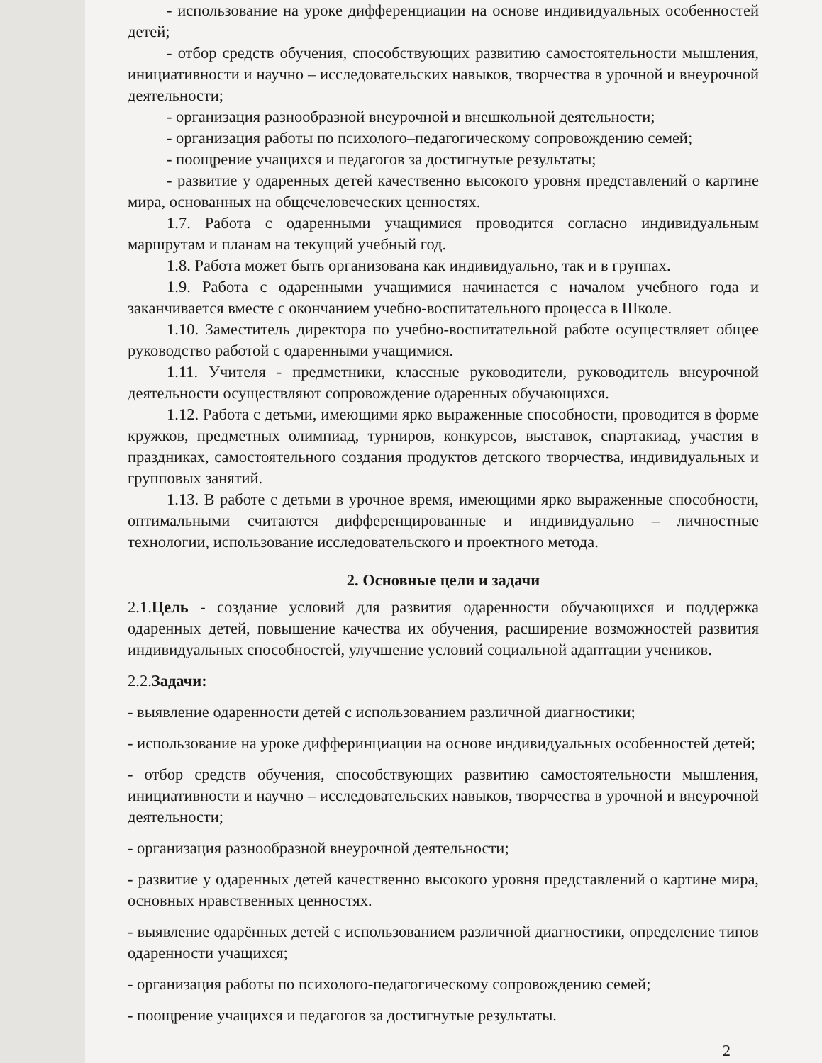- использование на уроке дифференциации на основе индивидуальных особенностей детей;
- отбор средств обучения, способствующих развитию самостоятельности мышления, инициативности и научно – исследовательских навыков, творчества в урочной и внеурочной деятельности;
- организация разнообразной внеурочной и внешкольной деятельности;
- организация работы по психолого–педагогическому сопровождению семей;
- поощрение учащихся и педагогов за достигнутые результаты;
- развитие у одаренных детей качественно высокого уровня представлений о картине мира, основанных на общечеловеческих ценностях.
1.7. Работа с одаренными учащимися проводится согласно индивидуальным маршрутам и планам на текущий учебный год.
1.8. Работа может быть организована как индивидуально, так и в группах.
1.9. Работа с одаренными учащимися начинается с началом учебного года и заканчивается вместе с окончанием учебно-воспитательного процесса в Школе.
1.10. Заместитель директора по учебно-воспитательной работе осуществляет общее руководство работой с одаренными учащимися.
1.11. Учителя - предметники, классные руководители, руководитель внеурочной деятельности осуществляют сопровождение одаренных обучающихся.
1.12. Работа с детьми, имеющими ярко выраженные способности, проводится в форме кружков, предметных олимпиад, турниров, конкурсов, выставок, спартакиад, участия в праздниках, самостоятельного создания продуктов детского творчества, индивидуальных и групповых занятий.
1.13. В работе с детьми в урочное время, имеющими ярко выраженные способности, оптимальными считаются дифференцированные и индивидуально – личностные технологии, использование исследовательского и проектного метода.
2. Основные цели и задачи
2.1.Цель - создание условий для развития одаренности обучающихся и поддержка одаренных детей, повышение качества их обучения, расширение возможностей развития индивидуальных способностей, улучшение условий социальной адаптации учеников.
2.2.Задачи:
- выявление одаренности детей с использованием различной диагностики;
- использование на уроке дифферинциации на основе индивидуальных особенностей детей;
- отбор средств обучения, способствующих развитию самостоятельности мышления, инициативности и научно – исследовательских навыков, творчества в урочной и внеурочной деятельности;
- организация разнообразной внеурочной деятельности;
- развитие у одаренных детей качественно высокого уровня представлений о картине мира, основных нравственных ценностях.
- выявление одарённых детей с использованием различной диагностики, определение типов одаренности учащихся;
- организация работы по психолого-педагогическому сопровождению семей;
- поощрение учащихся и педагогов за достигнутые результаты.
2